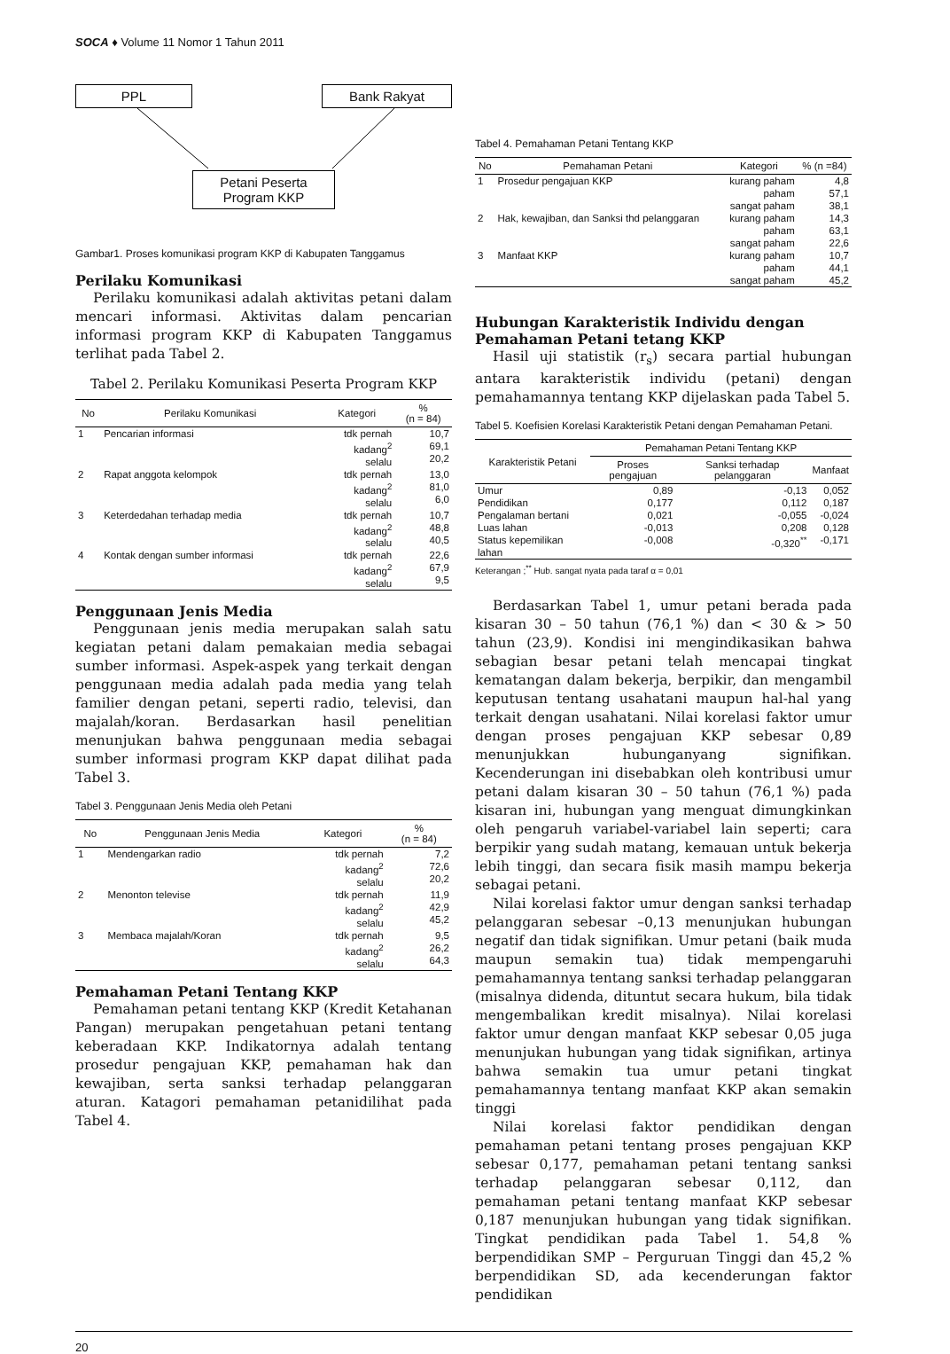SOCA ♦ Volume 11 Nomor 1 Tahun 2011
PPL Bank Rakyat
Petani Peserta
Program KKP
Gambar1. Proses komunikasi program KKP di Kabupaten Tanggamus
Perilaku Komunikasi
Perilaku komunikasi adalah aktivitas petani dalam mencari informasi. Aktivitas dalam pencarian informasi program KKP di Kabupaten Tanggamus terlihat pada Tabel 2.
Tabel 2. Perilaku Komunikasi Peserta Program KKP
| No | Perilaku Komunikasi | Kategori | % (n = 84) |
| --- | --- | --- | --- |
| 1 | Pencarian informasi | tdk pernah kadang<sup>2</sup> selalu | 10,7 69,1 20,2 |
| 2 | Rapat anggota kelompok | tdk pernah kadang<sup>2</sup> selalu | 13,0 81,0 6,0 |
| 3 | Keterdedahan terhadap media | tdk pernah kadang<sup>2</sup> selalu | 10,7 48,8 40,5 |
| 4 | Kontak dengan sumber informasi | tdk pernah kadang<sup>2</sup> selalu | 22,6 67,9 9,5 |
Penggunaan Jenis Media
Penggunaan jenis media merupakan salah satu kegiatan petani dalam pemakaian media sebagai sumber informasi. Aspek-aspek yang terkait dengan penggunaan media adalah pada media yang telah familier dengan petani, seperti radio, televisi, dan majalah/koran. Berdasarkan hasil penelitian menunjukan bahwa penggunaan media sebagai sumber informasi program KKP dapat dilihat pada Tabel 3.
Tabel 3. Penggunaan Jenis Media oleh Petani
| No | Penggunaan Jenis Media | Kategori | % (n = 84) |
| --- | --- | --- | --- |
| 1 | Mendengarkan radio | tdk pernah kadang<sup>2</sup> selalu | 7,2 72,6 20,2 |
| 2 | Menonton televise | tdk pernah kadang<sup>2</sup> selalu | 11,9 42,9 45,2 |
| 3 | Membaca majalah/Koran | tdk pernah kadang<sup>2</sup> selalu | 9,5 26,2 64,3 |
Pemahaman Petani Tentang KKP
Pemahaman petani tentang KKP (Kredit Ketahanan Pangan) merupakan pengetahuan petani tentang keberadaan KKP. Indikatornya adalah tentang prosedur pengajuan KKP, pemahaman hak dan kewajiban, serta sanksi terhadap pelanggaran aturan. Katagori pemahaman petanidilihat pada Tabel 4.
Tabel 4. Pemahaman Petani Tentang KKP
| No | Pemahaman Petani | Kategori | % (n =84) |
| --- | --- | --- | --- |
| 1 | Prosedur pengajuan KKP | kurang paham paham sangat paham | 4,8 57,1 38,1 |
| 2 | Hak, kewajiban, dan Sanksi thd pelanggaran | kurang paham paham sangat paham | 14,3 63,1 22,6 |
| 3 | Manfaat KKP | kurang paham paham sangat paham | 10,7 44,1 45,2 |
Hubungan Karakteristik Individu dengan Pemahaman Petani tetang KKP
Hasil uji statistik (r<sub>s</sub>) secara partial hubungan antara karakteristik individu (petani) dengan pemahamannya tentang KKP dijelaskan pada Tabel 5.
Tabel 5. Koefisien Korelasi Karakteristik Petani dengan Pemahaman Petani.
| Karakteristik Petani | Pemahaman Petani Tentang KKP | | |
| --- | --- | --- | --- |
| | Proses pengajuan | Sanksi terhadap pelanggaran | Manfaat |
| Umur | 0,89 | -0,13 | 0,052 |
| Pendidikan | 0,177 | 0,112 | 0,187 |
| Pengalaman bertani | 0,021 | -0,055 | -0,024 |
| Luas lahan | -0,013 | 0,208 | 0,128 |
| Status kepemilikan lahan | -0,008 | -0,320<sup>**</sup> | -0,171 |
Keterangan ;<sup>**</sup> Hub. sangat nyata pada taraf α = 0,01
Berdasarkan Tabel 1, umur petani berada pada kisaran 30 – 50 tahun (76,1 %) dan < 30 & > 50 tahun (23,9). Kondisi ini mengindikasikan bahwa sebagian besar petani telah mencapai tingkat kematangan dalam bekerja, berpikir, dan mengambil keputusan tentang usahatani maupun hal-hal yang terkait dengan usahatani. Nilai korelasi faktor umur dengan proses pengajuan KKP sebesar 0,89 menunjukkan hubunganyang signifikan. Kecenderungan ini disebabkan oleh kontribusi umur petani dalam kisaran 30 – 50 tahun (76,1 %) pada kisaran ini, hubungan yang menguat dimungkinkan oleh pengaruh variabel-variabel lain seperti; cara berpikir yang sudah matang, kemauan untuk bekerja lebih tinggi, dan secara fisik masih mampu bekerja sebagai petani.
Nilai korelasi faktor umur dengan sanksi terhadap pelanggaran sebesar –0,13 menunjukan hubungan negatif dan tidak signifikan. Umur petani (baik muda maupun semakin tua) tidak mempengaruhi pemahamannya tentang sanksi terhadap pelanggaran (misalnya didenda, dituntut secara hukum, bila tidak mengembalikan kredit misalnya). Nilai korelasi faktor umur dengan manfaat KKP sebesar 0,05 juga menunjukan hubungan yang tidak signifikan, artinya bahwa semakin tua umur petani tingkat pemahamannya tentang manfaat KKP akan semakin tinggi
Nilai korelasi faktor pendidikan dengan pemahaman petani tentang proses pengajuan KKP sebesar 0,177, pemahaman petani tentang sanksi terhadap pelanggaran sebesar 0,112, dan pemahaman petani tentang manfaat KKP sebesar 0,187 menunjukan hubungan yang tidak signifikan. Tingkat pendidikan pada Tabel 1. 54,8 % berpendidikan SMP – Perguruan Tinggi dan 45,2 % berpendidikan SD, ada kecenderungan faktor pendidikan
20